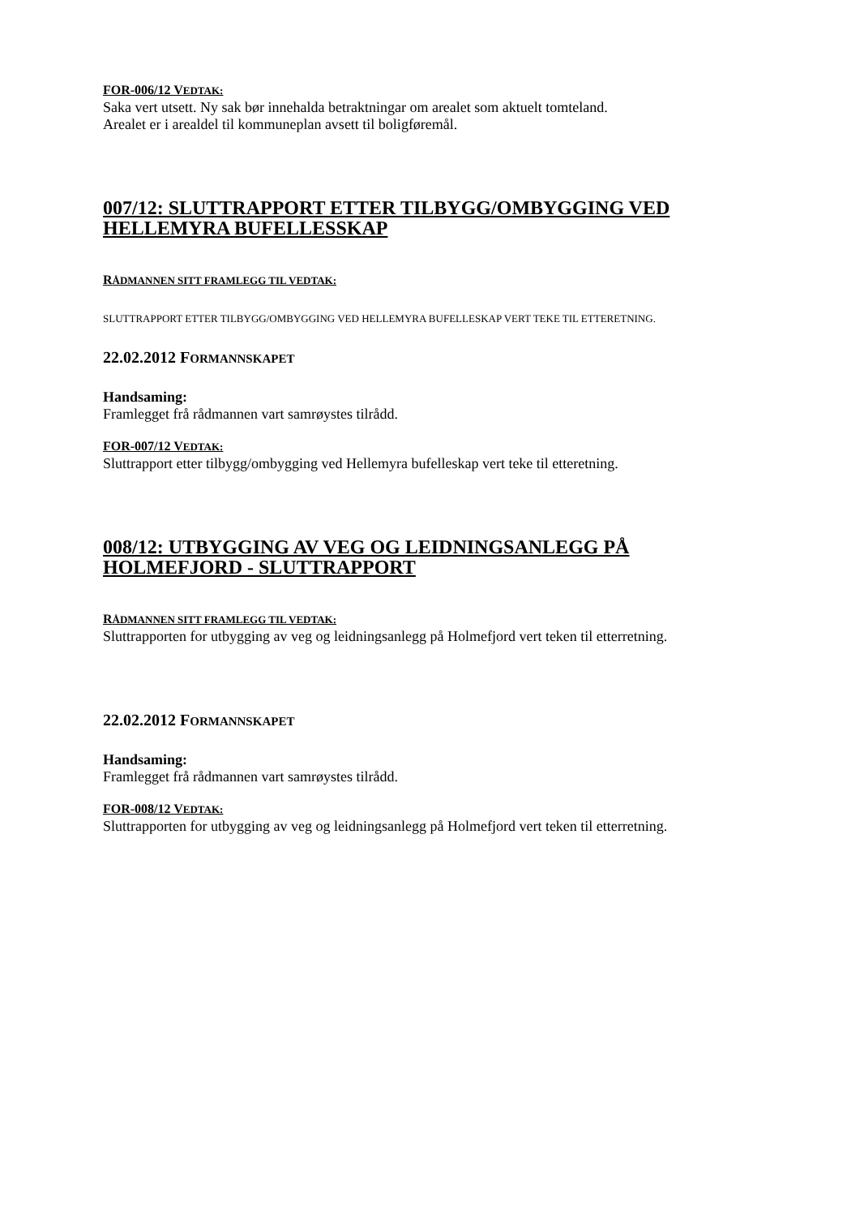FOR-006/12 VEDTAK:
Saka vert utsett. Ny sak bør innehalda betraktningar om arealet som aktuelt tomteland.
Arealet er i arealdel til kommuneplan avsett til boligføremål.
007/12: SLUTTRAPPORT ETTER TILBYGG/OMBYGGING VED HELLEMYRA BUFELLESSKAP
RÅDMANNEN SITT FRAMLEGG TIL VEDTAK:
SLUTTRAPPORT ETTER TILBYGG/OMBYGGING VED HELLEMYRA BUFELLESKAP VERT TEKE TIL ETTERETNING.
22.02.2012 FORMANNSKAPET
Handsaming:
Framlegget frå rådmannen vart samrøystes tilrådd.
FOR-007/12 VEDTAK:
Sluttrapport etter tilbygg/ombygging ved Hellemyra bufelleskap vert teke til etteretning.
008/12: UTBYGGING AV VEG OG LEIDNINGSANLEGG PÅ HOLMEFJORD - SLUTTRAPPORT
RÅDMANNEN SITT FRAMLEGG TIL VEDTAK:
Sluttrapporten for utbygging av veg og leidningsanlegg på Holmefjord vert teken til etterretning.
22.02.2012 FORMANNSKAPET
Handsaming:
Framlegget frå rådmannen vart samrøystes tilrådd.
FOR-008/12 VEDTAK:
Sluttrapporten for utbygging av veg og leidningsanlegg på Holmefjord vert teken til etterretning.